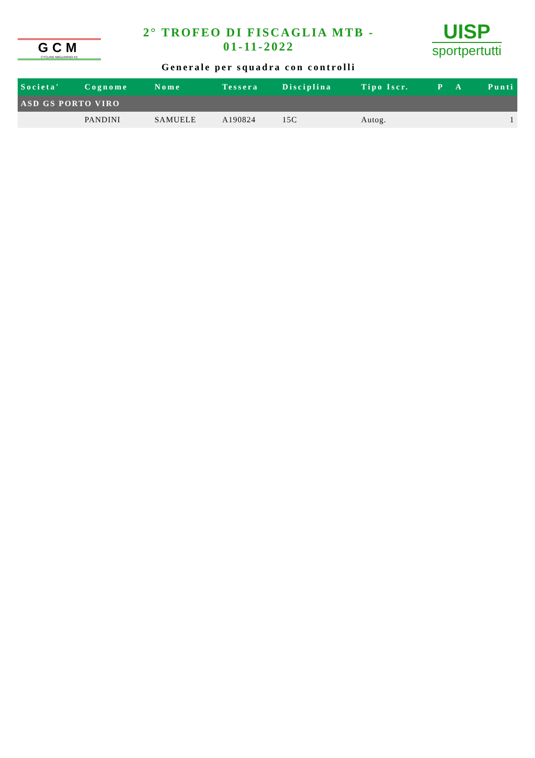GCM
CYCLING MIGLIARINO-FE
2° TROFEO DI FISCAGLIA MTB -
01-11-2022
Generale per squadra con controlli
UISP
sportpertutti
| Societa' | Cognome | Nome | Tessera | Disciplina | Tipo Iscr. | P | A | Punti |
| --- | --- | --- | --- | --- | --- | --- | --- | --- |
| ASD GS PORTO VIRO | | | | | | | | |
| | PANDINI | SAMUELE | A190824 | 15C | Autog. | | | 1 |